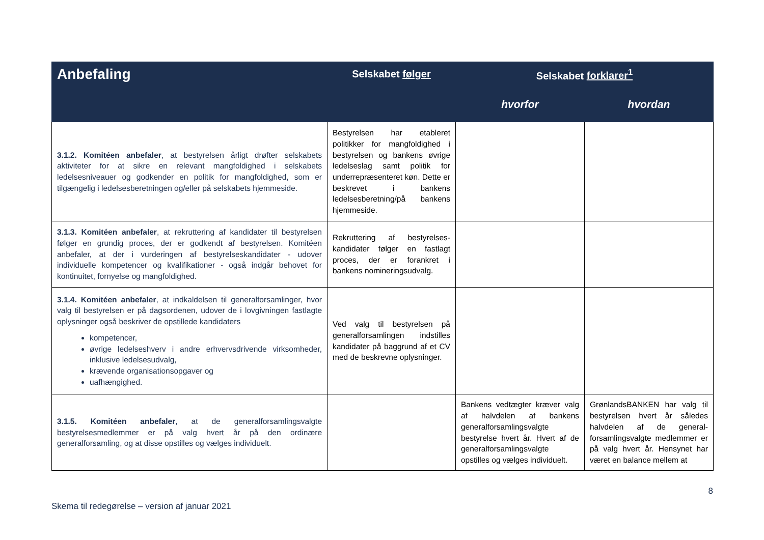| Anbefaling | Selskabet følger | Selskabet forklarer<sup>1</sup> | |
| --- | --- | --- | --- |
| | | hvorfor | hvordan |
| 3.1.2. Komitéen anbefaler , at bestyrelsen årligt drøfter selskabets aktiviteter for at sikre en relevant mangfoldighed i selskabets ledelsesniveauer og godkender en politik for mangfoldighed, som er tilgængelig i ledelsesberetningen og/eller på selskabets hjemmeside. | Bestyrelsen har etableret politikker for mangfoldighed i bestyrelsen og bankens øvrige ledelseslag samt politik for underrepræsenteret køn. Dette er beskrevet i bankens ledelsesberetning/på bankens hjemmeside. | | |
| 3.1.3. Komitéen anbefaler , at rekruttering af kandidater til bestyrelsen følger en grundig proces, der er godkendt af bestyrelsen. Komitéen anbefaler, at der i vurderingen af bestyrelseskandidater - udover individuelle kompetencer og kvalifikationer - også indgår behovet for kontinuitet, fornyelse og mangfoldighed. | Rekruttering af bestyrelses-kandidater følger en fastlagt proces, der er forankret i bankens nomineringsudvalg. | | |
| 3.1.4. Komitéen anbefaler , at indkaldelsen til generalforsamlinger, hvor valg til bestyrelsen er på dagsordenen, udover de i lovgivningen fastlagte oplysninger også beskriver de opstillede kandidaters kompetencer, øvrige ledelseshverv i andre erhvervsdrivende virksomheder, inklusive ledelsesudvalg, krævende organisationsopgaver og uafhængighed. | Ved valg til bestyrelsen på generalforsamlingen indstilles kandidater på baggrund af et CV med de beskrevne oplysninger. | | |
| 3.1.5. Komitéen anbefaler , at de generalforsamlingsvalgte bestyrelsesmedlemmer er på valg hvert år på den ordinære generalforsamling, og at disse opstilles og vælges individuelt. | | Bankens vedtægter kræver valg af halvdelen af bankens generalforsamlingsvalgte bestyrelse hvert år. Hvert af de generalforsamlingsvalgte opstilles og vælges individuelt. | GrønlandsBANKEN har valg til bestyrelsen hvert år således halvdelen af de general-forsamlingsvalgte medlemmer er på valg hvert år. Hensynet har været en balance mellem at |
Skema til redegørelse – version af januar 2021 8